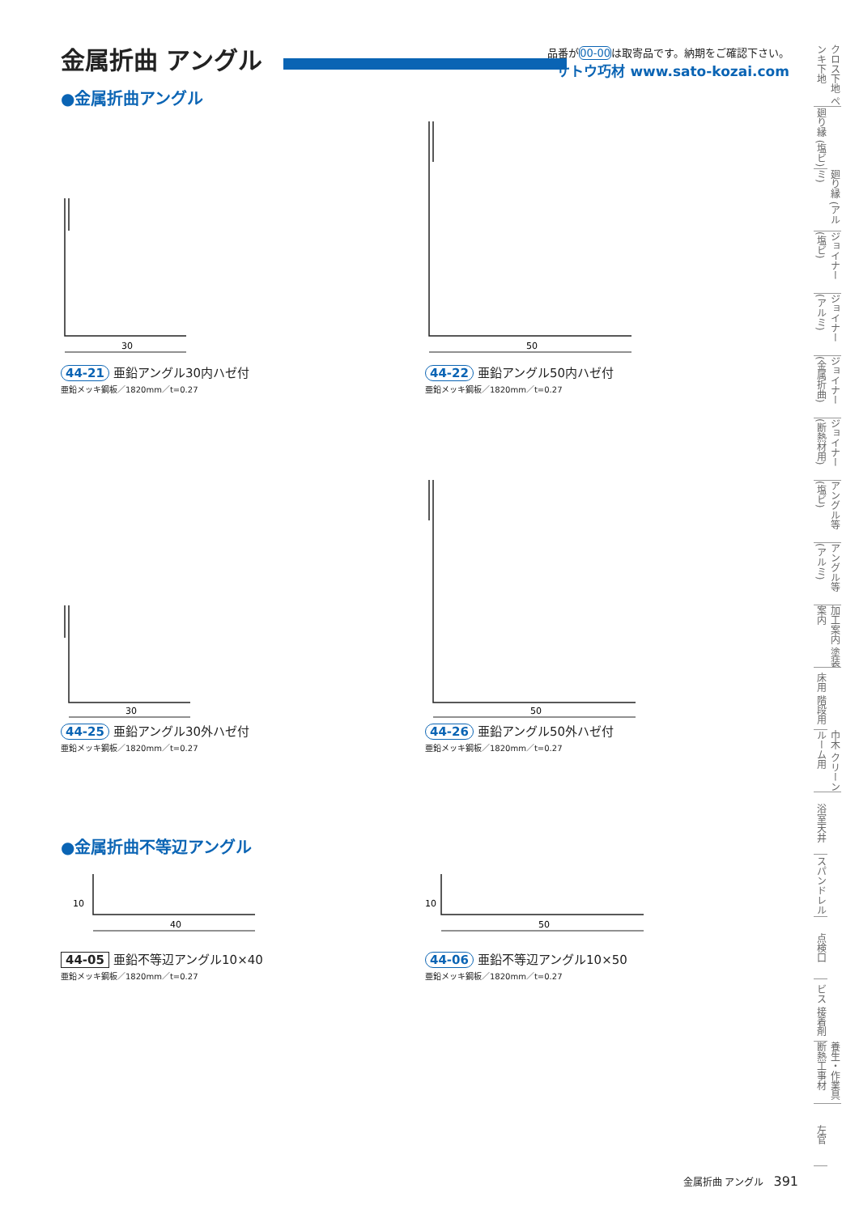金属折曲 アングル
品番が00-00は取寄品です。納期をご確認下さい。
サトウ巧材 www.sato-kozai.com
●金属折曲アングル
30
44-21 亜鉛アングル30内ハゼ付
亜鉛メッキ鋼板／1820mm／t=0.27
50
44-22 亜鉛アングル50内ハゼ付
亜鉛メッキ鋼板／1820mm／t=0.27
30
44-25 亜鉛アングル30外ハゼ付
亜鉛メッキ鋼板／1820mm／t=0.27
50
44-26 亜鉛アングル50外ハゼ付
亜鉛メッキ鋼板／1820mm／t=0.27
●金属折曲不等辺アングル
10
40
44-05 亜鉛不等辺アングル10×40
亜鉛メッキ鋼板／1820mm／t=0.27
10
50
44-06 亜鉛不等辺アングル10×50
亜鉛メッキ鋼板／1820mm／t=0.27
クロス下地 ペンキ下地
廻り縁 (塩ビ)
廻り縁 (アルミ)
ジョイナー (塩ビ)
ジョイナー (アルミ)
ジョイナー (金属折曲)
ジョイナー (断熱材用)
アングル等 (塩ビ)
アングル等 (アルミ)
加工案内 塗装案内
床用 階段用
巾木 クリーンルーム用
浴室天井
スパンドレル
点検口
ビス 接着剤
養生・作業具 断熱工事材
左官
金属折曲 アングル 391